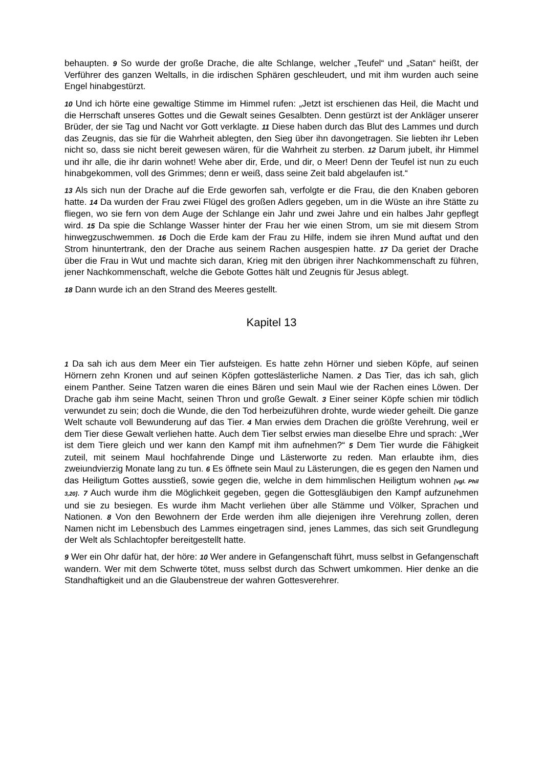behaupten. 9 So wurde der große Drache, die alte Schlange, welcher „Teufel“ und „Satan“ heißt, der Verführer des ganzen Weltalls, in die irdischen Sphären geschleudert, und mit ihm wurden auch seine Engel hinabgestürzt.
10 Und ich hörte eine gewaltige Stimme im Himmel rufen: „Jetzt ist erschienen das Heil, die Macht und die Herrschaft unseres Gottes und die Gewalt seines Gesalbten. Denn gestürzt ist der Ankläger unserer Brüder, der sie Tag und Nacht vor Gott verklagte. 11 Diese haben durch das Blut des Lammes und durch das Zeugnis, das sie für die Wahrheit ablegten, den Sieg über ihn davongetragen. Sie liebten ihr Leben nicht so, dass sie nicht bereit gewesen wären, für die Wahrheit zu sterben. 12 Darum jubelt, ihr Himmel und ihr alle, die ihr darin wohnet! Wehe aber dir, Erde, und dir, o Meer! Denn der Teufel ist nun zu euch hinabgekommen, voll des Grimmes; denn er weiß, dass seine Zeit bald abgelaufen ist.“
13 Als sich nun der Drache auf die Erde geworfen sah, verfolgte er die Frau, die den Knaben geboren hatte. 14 Da wurden der Frau zwei Flügel des großen Adlers gegeben, um in die Wüste an ihre Stätte zu fliegen, wo sie fern von dem Auge der Schlange ein Jahr und zwei Jahre und ein halbes Jahr gepflegt wird. 15 Da spie die Schlange Wasser hinter der Frau her wie einen Strom, um sie mit diesem Strom hinwegzuschwemmen. 16 Doch die Erde kam der Frau zu Hilfe, indem sie ihren Mund auftat und den Strom hinuntertrank, den der Drache aus seinem Rachen ausgespien hatte. 17 Da geriet der Drache über die Frau in Wut und machte sich daran, Krieg mit den übrigen ihrer Nachkommenschaft zu führen, jener Nachkommenschaft, welche die Gebote Gottes hält und Zeugnis für Jesus ablegt.
18 Dann wurde ich an den Strand des Meeres gestellt.
Kapitel 13
1 Da sah ich aus dem Meer ein Tier aufsteigen. Es hatte zehn Hörner und sieben Köpfe, auf seinen Hörnern zehn Kronen und auf seinen Köpfen gotteslästerliche Namen. 2 Das Tier, das ich sah, glich einem Panther. Seine Tatzen waren die eines Bären und sein Maul wie der Rachen eines Löwen. Der Drache gab ihm seine Macht, seinen Thron und große Gewalt. 3 Einer seiner Köpfe schien mir tödlich verwundet zu sein; doch die Wunde, die den Tod herbeizuführen drohte, wurde wieder geheilt. Die ganze Welt schaute voll Bewunderung auf das Tier. 4 Man erwies dem Drachen die größte Verehrung, weil er dem Tier diese Gewalt verliehen hatte. Auch dem Tier selbst erwies man dieselbe Ehre und sprach: „Wer ist dem Tiere gleich und wer kann den Kampf mit ihm aufnehmen?“ 5 Dem Tier wurde die Fähigkeit zuteil, mit seinem Maul hochfahrende Dinge und Lästerworte zu reden. Man erlaubte ihm, dies zweiundvierzig Monate lang zu tun. 6 Es öffnete sein Maul zu Lästerungen, die es gegen den Namen und das Heiligtum Gottes ausstieß, sowie gegen die, welche in dem himmlischen Heiligtum wohnen [vgl. Phil 3,20]. 7 Auch wurde ihm die Möglichkeit gegeben, gegen die Gottesgläubigen den Kampf aufzunehmen und sie zu besiegen. Es wurde ihm Macht verliehen über alle Stämme und Völker, Sprachen und Nationen. 8 Von den Bewohnern der Erde werden ihm alle diejenigen ihre Verehrung zollen, deren Namen nicht im Lebensbuch des Lammes eingetragen sind, jenes Lammes, das sich seit Grundlegung der Welt als Schlachtopfer bereitgestellt hatte.
9 Wer ein Ohr dafür hat, der höre: 10 Wer andere in Gefangenschaft führt, muss selbst in Gefangenschaft wandern. Wer mit dem Schwerte tötet, muss selbst durch das Schwert umkommen. Hier denke an die Standhaftigkeit und an die Glaubenstreue der wahren Gottesverehrer.